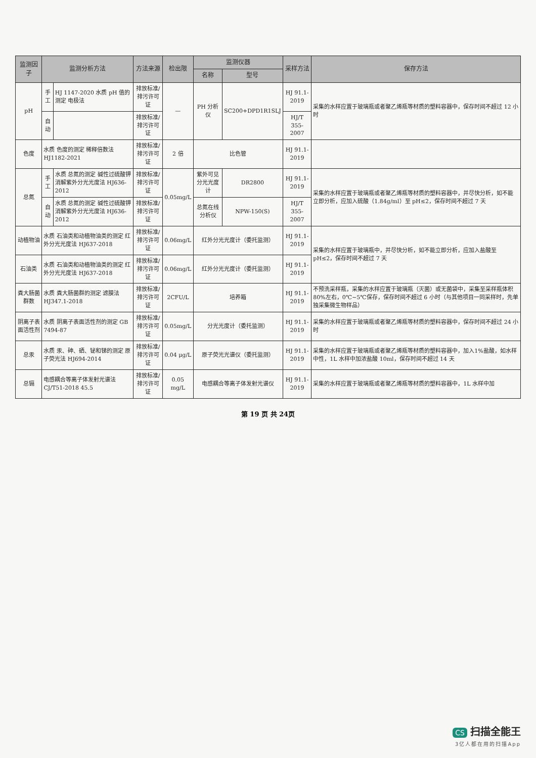| 监测因子 | 监测分析方法 | | 方法来源 | 检出限 | 监测仪器 | | 采样方法 | 保存方法 |
| --- | --- | --- | --- | --- | --- | --- | --- | --- |
| | | | | | 名称 | 型号 | | |
| pH | 手工 | HJ 1147-2020 水质 pH 值的测定 电极法 | 排放标准/排污许可证 | — | PH 分析仪 | SC200+DPD1R1SLJ | HJ 91.1-2019 | 采集的水样应置于玻璃瓶或者聚乙烯瓶等材质的塑料容器中，保存时间不超过 12 小时 |
| | 自动 | | 排放标准/排污许可证 | | | | HJ/T 355-2007 | |
| 色度 | 水质 色度的测定 稀释倍数法 HJ1182-2021 | | 排放标准/排污许可证 | 2 倍 | 比色管 | | HJ 91.1-2019 | |
| 总氮 | 手工 | 水质 总氮的测定 碱性过硫酸钾消解紫外分光光度法 HJ636-2012 | 排放标准/排污许可证 | 0.05mg/L | 紫外可见分光光度计 | DR2800 | HJ 91.1-2019 | 采集的水样应置于玻璃瓶或者聚乙烯瓶等材质的塑料容器中，并尽快分析，如不能立即分析，应加入硫酸（1.84g/ml）至 pH≤2，保存时间不超过 7 天 |
| | 自动 | 水质 总氮的测定 碱性过硫酸钾消解紫外分光光度法 HJ636-2012 | 排放标准/排污许可证 | | 总氮在线分析仪 | NPW-150(S) | HJ/T 355-2007 | |
| 动植物油 | 水质 石油类和动植物油类的测定 红外分光光度法 HJ637-2018 | | 排放标准/排污许可证 | 0.06mg/L | 红外分光光度计（委托监测） | | HJ 91.1-2019 | 采集的水样应置于玻璃瓶中，并尽快分析，如不能立即分析，应加入盐酸至 pH≤2，保存时间不超过 7 天 |
| 石油类 | 水质 石油类和动植物油类的测定 红外分光光度法 HJ637-2018 | | 排放标准/排污许可证 | 0.06mg/L | 红外分光光度计（委托监测） | | HJ 91.1-2019 | |
| 粪大肠菌群数 | 水质 粪大肠菌群的测定 滤膜法 HJ347.1-2018 | | 排放标准/排污许可证 | 2CFU/L | 培养箱 | | HJ 91.1-2019 | 不预洗采样瓶，采集的水样应置于玻璃瓶（灭菌）或无菌袋中，采集至采样瓶体积 80%左右，0℃~5℃保存，保存时间不超过 6 小时（与其他项目一同采样时，先单独采集微生物样品） |
| 阴离子表面活性剂 | 水质 阴离子表面活性剂的测定 GB 7494-87 | | 排放标准/排污许可证 | 0.05mg/L | 分光光度计（委托监测） | | HJ 91.1-2019 | 采集的水样应置于玻璃瓶或者聚乙烯瓶等材质的塑料容器中，保存时间不超过 24 小时 |
| 总汞 | 水质 汞、砷、硒、铋和锑的测定 原子荧光法 HJ694-2014 | | 排放标准/排污许可证 | 0.04 μg/L | 原子荧光光谱仪（委托监测） | | HJ 91.1-2019 | 采集的水样应置于玻璃瓶或者聚乙烯瓶等材质的塑料容器中，加入1%盐酸，如水样中性，1L 水样中加浓盐酸 10ml，保存时间不超过 14 天 |
| 总镉 | 电感耦合等离子体发射光谱法 CJ/T51-2018 45.5 | | 排放标准/排污许可证 | 0.05 mg/L | 电感耦合等离子体发射光谱仪 | | HJ 91.1-2019 | 采集的水样应置于玻璃瓶或者聚乙烯瓶等材质的塑料容器中，1L 水样中加 |
第 19 页 共 24页
CS 扫描全能王
3亿人都在用的扫描App